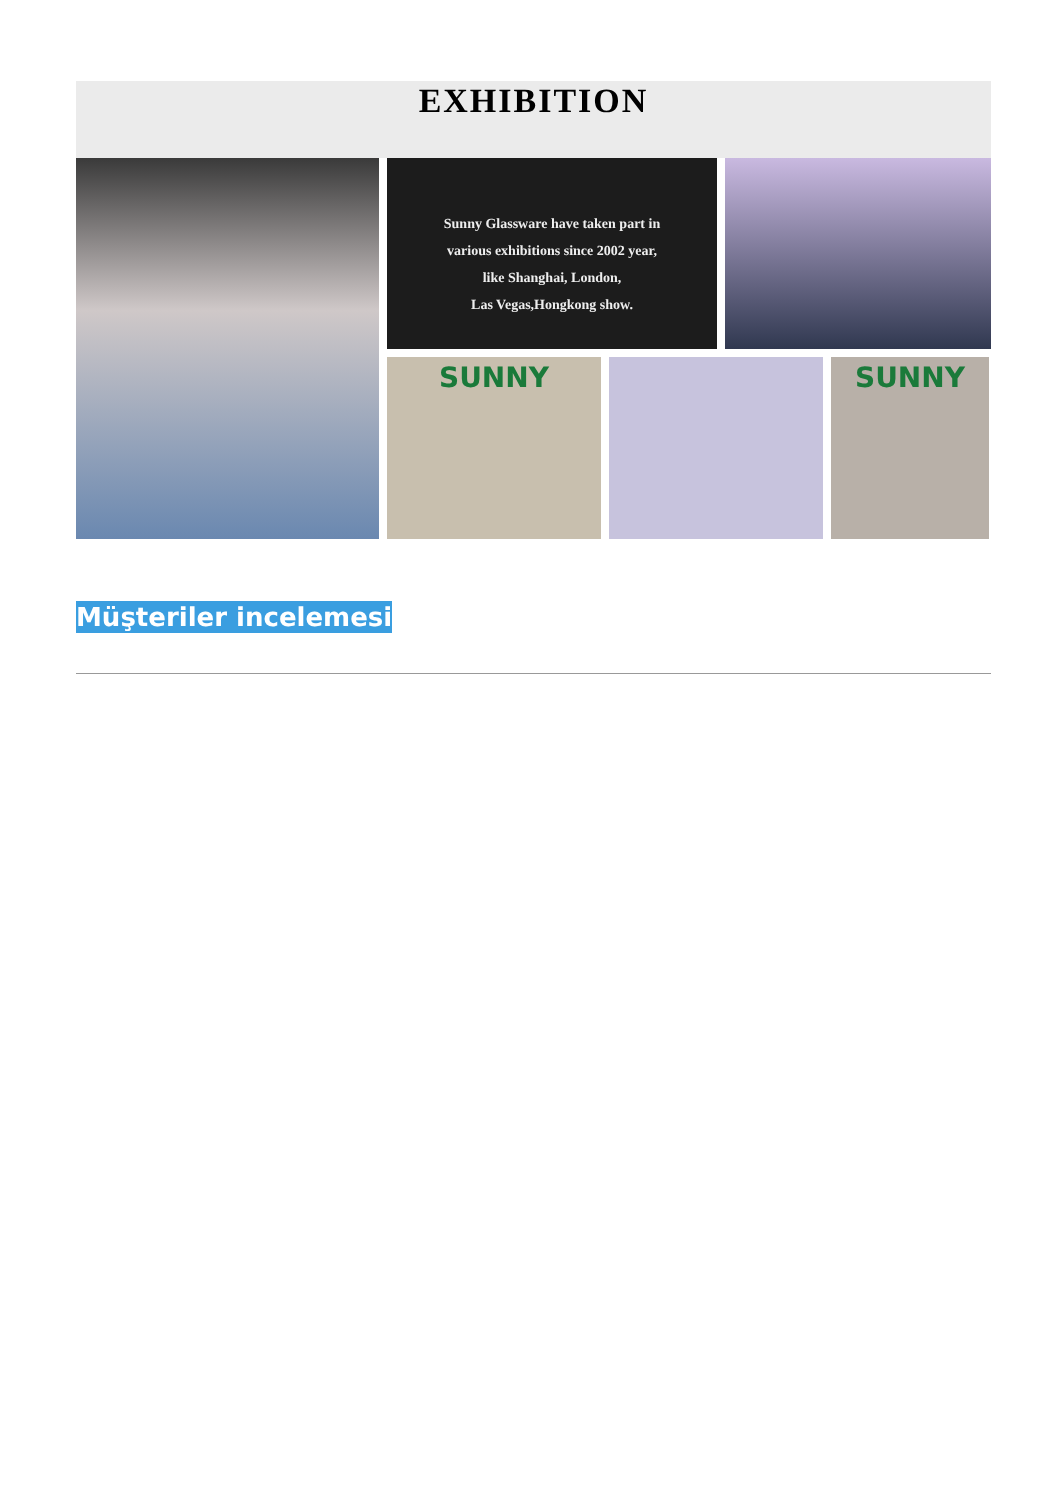EXHIBITION
Sunny Glassware have taken part in
various exhibitions since 2002 year,
like Shanghai, London,
Las Vegas,Hongkong show.
SUNNY
SUNNY
Müşteriler incelemesi